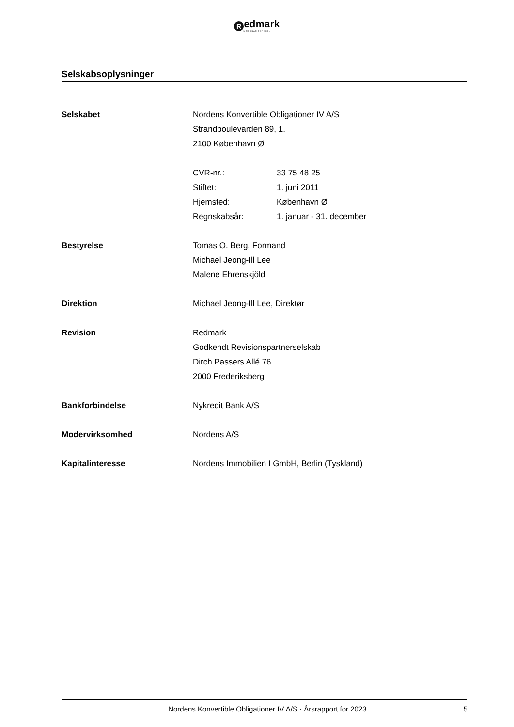Redmark
MÆRKBAR FORSKEL
Selskabsoplysninger
| Selskabet | Nordens Konvertible Obligationer IV A/S | |
| | Strandboulevarden 89, 1. | |
| | 2100 København Ø | |
| | CVR-nr.: | 33 75 48 25 |
| | Stiftet: | 1. juni 2011 |
| | Hjemsted: | København Ø |
| | Regnskabsår: | 1. januar - 31. december |
| Bestyrelse | Tomas O. Berg, Formand | |
| | Michael Jeong-Ill Lee | |
| | Malene Ehrenskjöld | |
| Direktion | Michael Jeong-Ill Lee, Direktør | |
| Revision | Redmark | |
| | Godkendt Revisionspartnerselskab | |
| | Dirch Passers Allé 76 | |
| | 2000 Frederiksberg | |
| Bankforbindelse | Nykredit Bank A/S | |
| Modervirksomhed | Nordens A/S | |
| Kapitalinteresse | Nordens Immobilien I GmbH, Berlin (Tyskland) | |
Nordens Konvertible Obligationer IV A/S · Årsrapport for 2023 5